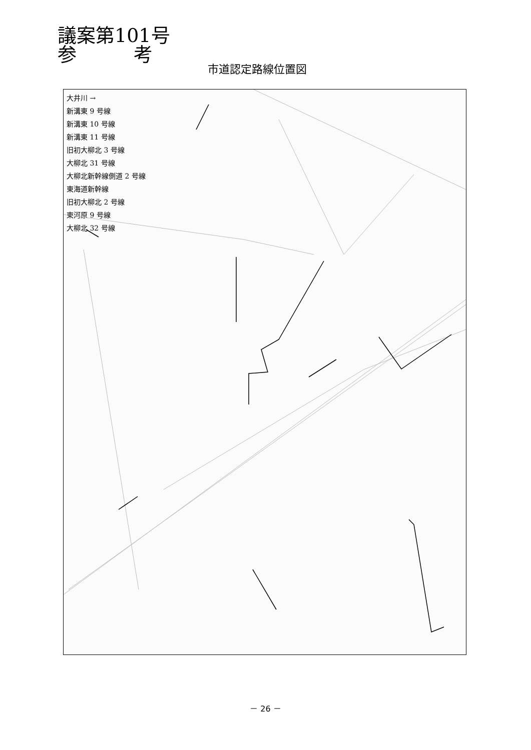議案第101号
参　　　考
市道認定路線位置図
大井川 →
新溝東 9 号線
新溝東 10 号線
新溝東 11 号線
旧初大柳北 3 号線
大柳北 31 号線
大柳北新幹線側道 2 号線
東海道新幹線
旧初大柳北 2 号線
東河原 9 号線
大柳北 32 号線
－ 26 －